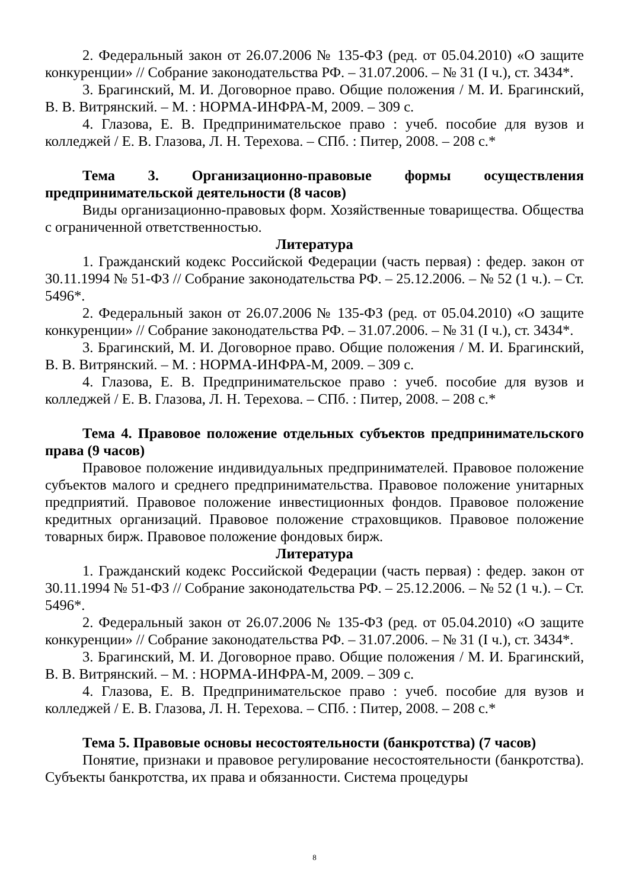2. Федеральный закон от 26.07.2006 № 135-ФЗ (ред. от 05.04.2010) «О защите конкуренции» // Собрание законодательства РФ. – 31.07.2006. – № 31 (I ч.), ст. 3434*.
3. Брагинский, М. И. Договорное право. Общие положения / М. И. Брагинский, В. В. Витрянский. – М. : НОРМА-ИНФРА-М, 2009. – 309 с.
4. Глазова, Е. В. Предпринимательское право : учеб. пособие для вузов и колледжей / Е. В. Глазова, Л. Н. Терехова. – СПб. : Питер, 2008. – 208 с.*
Тема 3. Организационно-правовые формы осуществления предпринимательской деятельности (8 часов)
Виды организационно-правовых форм. Хозяйственные товарищества. Общества с ограниченной ответственностью.
Литература
1. Гражданский кодекс Российской Федерации (часть первая) : федер. закон от 30.11.1994 № 51-ФЗ // Собрание законодательства РФ. – 25.12.2006. – № 52 (1 ч.). – Ст. 5496*.
2. Федеральный закон от 26.07.2006 № 135-ФЗ (ред. от 05.04.2010) «О защите конкуренции» // Собрание законодательства РФ. – 31.07.2006. – № 31 (I ч.), ст. 3434*.
3. Брагинский, М. И. Договорное право. Общие положения / М. И. Брагинский, В. В. Витрянский. – М. : НОРМА-ИНФРА-М, 2009. – 309 с.
4. Глазова, Е. В. Предпринимательское право : учеб. пособие для вузов и колледжей / Е. В. Глазова, Л. Н. Терехова. – СПб. : Питер, 2008. – 208 с.*
Тема 4. Правовое положение отдельных субъектов предпринимательского права (9 часов)
Правовое положение индивидуальных предпринимателей. Правовое положение субъектов малого и среднего предпринимательства. Правовое положение унитарных предприятий. Правовое положение инвестиционных фондов. Правовое положение кредитных организаций. Правовое положение страховщиков. Правовое положение товарных бирж. Правовое положение фондовых бирж.
Литература
1. Гражданский кодекс Российской Федерации (часть первая) : федер. закон от 30.11.1994 № 51-ФЗ // Собрание законодательства РФ. – 25.12.2006. – № 52 (1 ч.). – Ст. 5496*.
2. Федеральный закон от 26.07.2006 № 135-ФЗ (ред. от 05.04.2010) «О защите конкуренции» // Собрание законодательства РФ. – 31.07.2006. – № 31 (I ч.), ст. 3434*.
3. Брагинский, М. И. Договорное право. Общие положения / М. И. Брагинский, В. В. Витрянский. – М. : НОРМА-ИНФРА-М, 2009. – 309 с.
4. Глазова, Е. В. Предпринимательское право : учеб. пособие для вузов и колледжей / Е. В. Глазова, Л. Н. Терехова. – СПб. : Питер, 2008. – 208 с.*
Тема 5. Правовые основы несостоятельности (банкротства) (7 часов)
Понятие, признаки и правовое регулирование несостоятельности (банкротства). Субъекты банкротства, их права и обязанности. Система процедуры
8